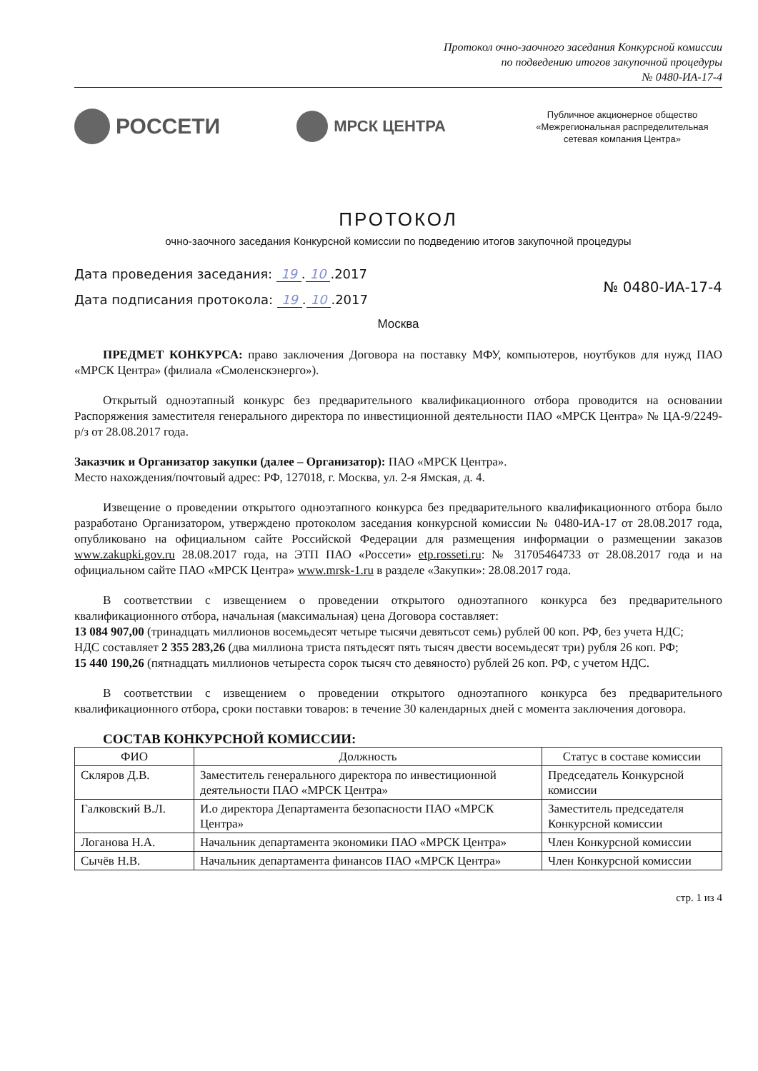Протокол очно-заочного заседания Конкурсной комиссии
по подведению итогов закупочной процедуры
№ 0480-ИА-17-4
РОССЕТИ
МРСК ЦЕНТРА
Публичное акционерное общество
«Межрегиональная распределительная
сетевая компания Центра»
ПРОТОКОЛ
очно-заочного заседания Конкурсной комиссии по подведению итогов закупочной процедуры
Дата проведения заседания: 19. 10.2017
Дата подписания протокола: 19. 10.2017
№ 0480-ИА-17-4
Москва
ПРЕДМЕТ КОНКУРСА: право заключения Договора на поставку МФУ, компьютеров, ноутбуков для нужд ПАО «МРСК Центра» (филиала «Смоленскэнерго»).
Открытый одноэтапный конкурс без предварительного квалификационного отбора проводится на основании Распоряжения заместителя генерального директора по инвестиционной деятельности ПАО «МРСК Центра» № ЦА-9/2249-р/з от 28.08.2017 года.
Заказчик и Организатор закупки (далее – Организатор): ПАО «МРСК Центра».
Место нахождения/почтовый адрес: РФ, 127018, г. Москва, ул. 2-я Ямская, д. 4.
Извещение о проведении открытого одноэтапного конкурса без предварительного квалификационного отбора было разработано Организатором, утверждено протоколом заседания конкурсной комиссии № 0480-ИА-17 от 28.08.2017 года, опубликовано на официальном сайте Российской Федерации для размещения информации о размещении заказов www.zakupki.gov.ru 28.08.2017 года, на ЭТП ПАО «Россети» etp.rosseti.ru: № 31705464733 от 28.08.2017 года и на официальном сайте ПАО «МРСК Центра» www.mrsk-1.ru в разделе «Закупки»: 28.08.2017 года.
В соответствии с извещением о проведении открытого одноэтапного конкурса без предварительного квалификационного отбора, начальная (максимальная) цена Договора составляет:
13 084 907,00 (тринадцать миллионов восемьдесят четыре тысячи девятьсот семь) рублей 00 коп. РФ, без учета НДС;
НДС составляет 2 355 283,26 (два миллиона триста пятьдесят пять тысяч двести восемьдесят три) рубля 26 коп. РФ;
15 440 190,26 (пятнадцать миллионов четыреста сорок тысяч сто девяносто) рублей 26 коп. РФ, с учетом НДС.
В соответствии с извещением о проведении открытого одноэтапного конкурса без предварительного квалификационного отбора, сроки поставки товаров: в течение 30 календарных дней с момента заключения договора.
СОСТАВ КОНКУРСНОЙ КОМИССИИ:
| ФИО | Должность | Статус в составе комиссии |
| --- | --- | --- |
| Скляров Д.В. | Заместитель генерального директора по инвестиционной деятельности ПАО «МРСК Центра» | Председатель Конкурсной комиссии |
| Галковский В.Л. | И.о директора Департамента безопасности ПАО «МРСК Центра» | Заместитель председателя Конкурсной комиссии |
| Логанова Н.А. | Начальник департамента экономики ПАО «МРСК Центра» | Член Конкурсной комиссии |
| Сычёв Н.В. | Начальник департамента финансов ПАО «МРСК Центра» | Член Конкурсной комиссии |
стр. 1 из 4